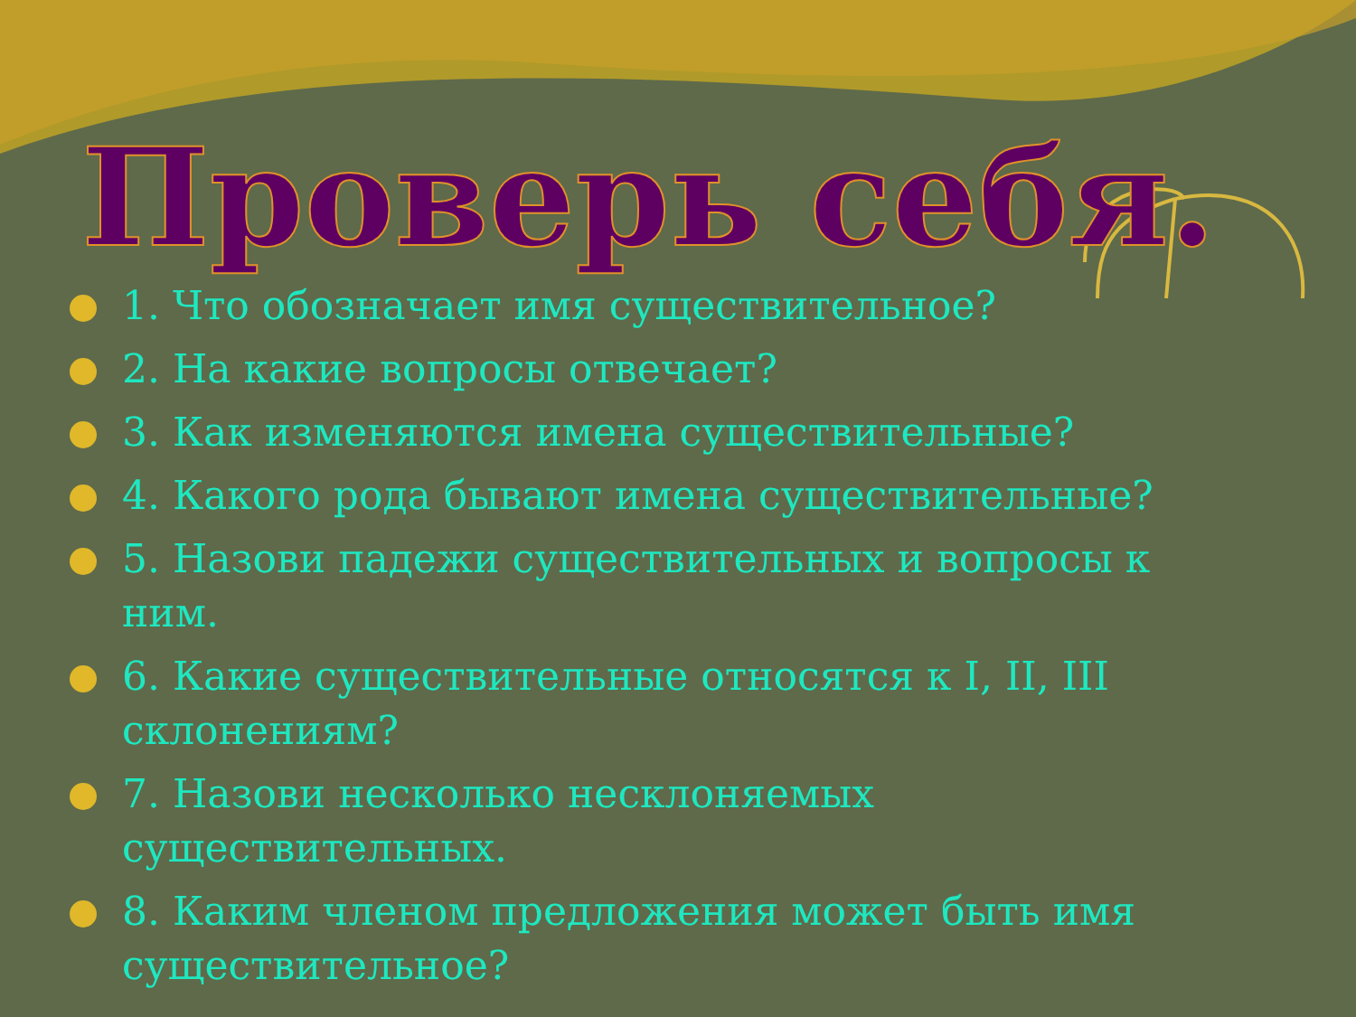Проверь себя.
1. Что обозначает имя существительное?
2. На какие вопросы отвечает?
3. Как изменяются имена существительные?
4. Какого рода бывают имена существительные?
5. Назови падежи существительных и вопросы к ним.
6. Какие существительные относятся к I, II, III склонениям?
7. Назови несколько несклоняемых существительных.
8. Каким членом предложения может быть имя существительное?